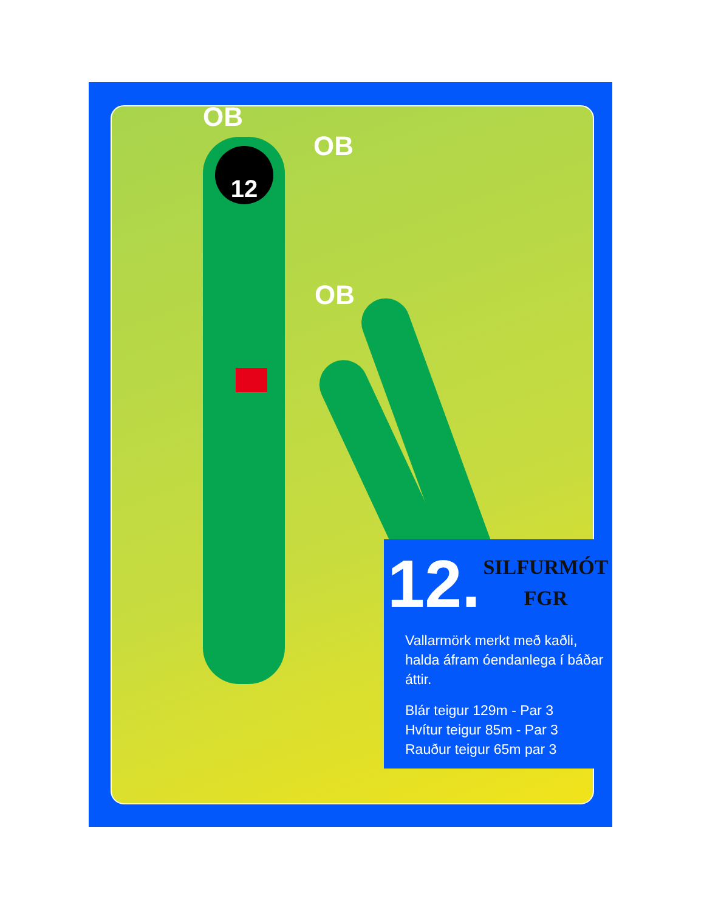12
OB
OB
OB
12. SILFURMÓT
FGR
Vallarmörk merkt með kaðli, halda áfram óendanlega í báðar áttir.
Blár teigur 129m - Par 3
Hvítur teigur 85m - Par 3
Rauður teigur 65m par 3